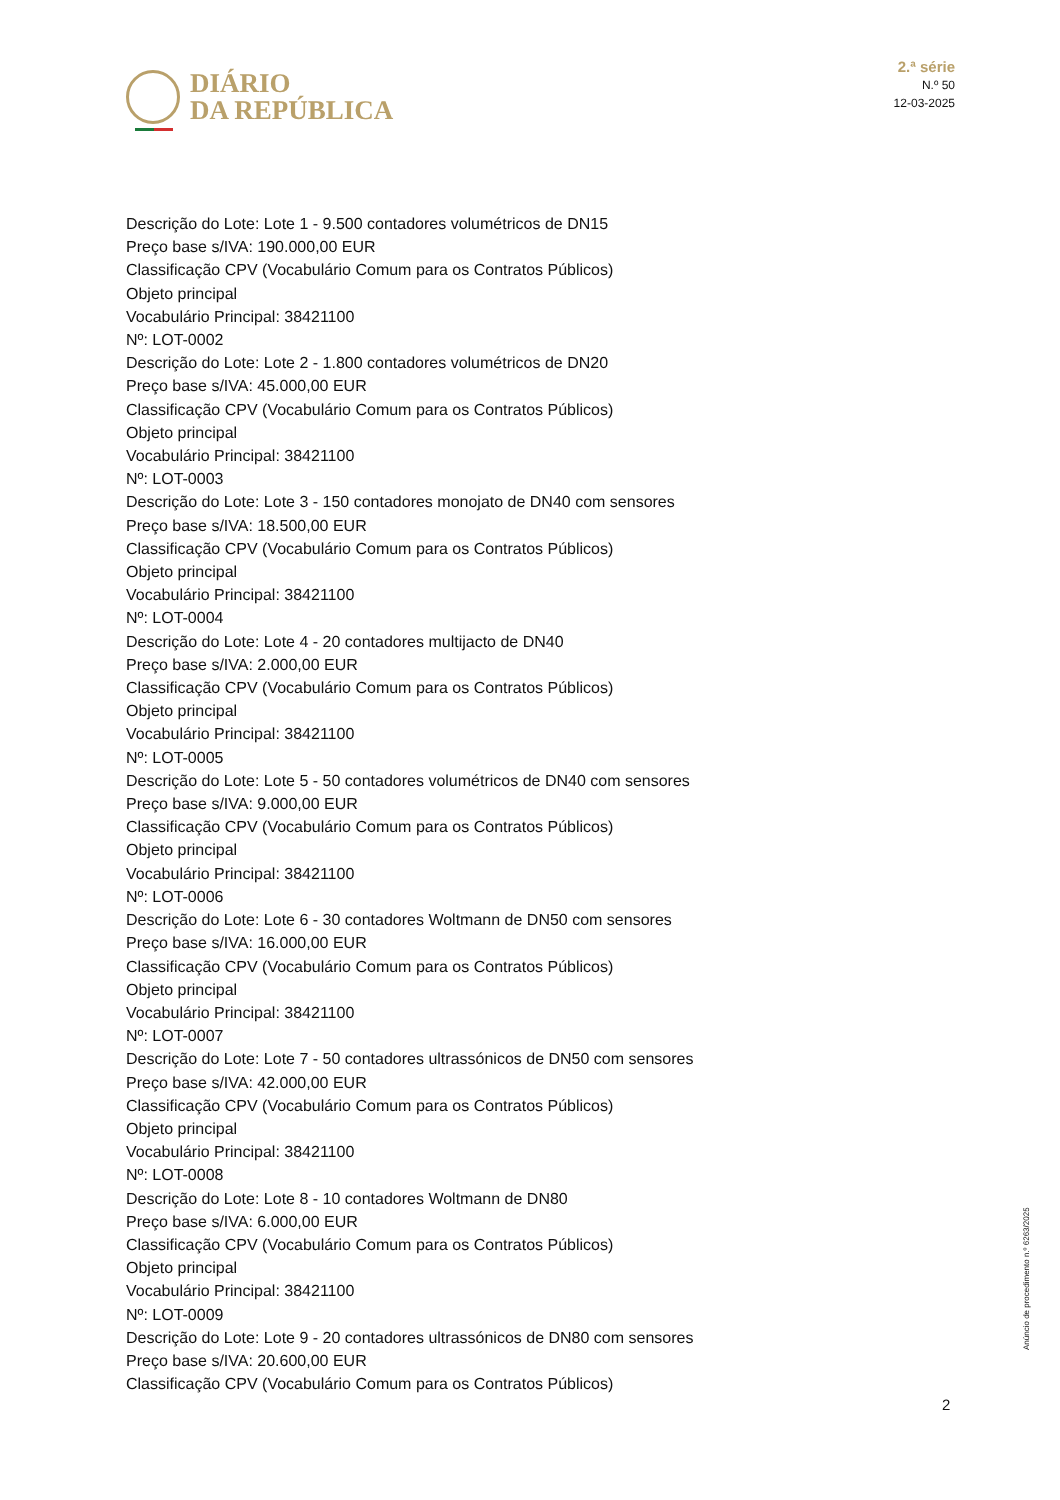DIÁRIO
DA REPÚBLICA
2.ª série
N.º 50
12-03-2025
Descrição do Lote: Lote 1 - 9.500 contadores volumétricos de DN15
Preço base s/IVA: 190.000,00 EUR
Classificação CPV (Vocabulário Comum para os Contratos Públicos)
Objeto principal
Vocabulário Principal: 38421100
Nº: LOT-0002
Descrição do Lote: Lote 2 - 1.800 contadores volumétricos de DN20
Preço base s/IVA: 45.000,00 EUR
Classificação CPV (Vocabulário Comum para os Contratos Públicos)
Objeto principal
Vocabulário Principal: 38421100
Nº: LOT-0003
Descrição do Lote: Lote 3 - 150 contadores monojato de DN40 com sensores
Preço base s/IVA: 18.500,00 EUR
Classificação CPV (Vocabulário Comum para os Contratos Públicos)
Objeto principal
Vocabulário Principal: 38421100
Nº: LOT-0004
Descrição do Lote: Lote 4 - 20 contadores multijacto de DN40
Preço base s/IVA: 2.000,00 EUR
Classificação CPV (Vocabulário Comum para os Contratos Públicos)
Objeto principal
Vocabulário Principal: 38421100
Nº: LOT-0005
Descrição do Lote: Lote 5 - 50 contadores volumétricos de DN40 com sensores
Preço base s/IVA: 9.000,00 EUR
Classificação CPV (Vocabulário Comum para os Contratos Públicos)
Objeto principal
Vocabulário Principal: 38421100
Nº: LOT-0006
Descrição do Lote: Lote 6 - 30 contadores Woltmann de DN50 com sensores
Preço base s/IVA: 16.000,00 EUR
Classificação CPV (Vocabulário Comum para os Contratos Públicos)
Objeto principal
Vocabulário Principal: 38421100
Nº: LOT-0007
Descrição do Lote: Lote 7 - 50 contadores ultrassónicos de DN50 com sensores
Preço base s/IVA: 42.000,00 EUR
Classificação CPV (Vocabulário Comum para os Contratos Públicos)
Objeto principal
Vocabulário Principal: 38421100
Nº: LOT-0008
Descrição do Lote: Lote 8 - 10 contadores Woltmann de DN80
Preço base s/IVA: 6.000,00 EUR
Classificação CPV (Vocabulário Comum para os Contratos Públicos)
Objeto principal
Vocabulário Principal: 38421100
Nº: LOT-0009
Descrição do Lote: Lote 9 - 20 contadores ultrassónicos de DN80 com sensores
Preço base s/IVA: 20.600,00 EUR
Classificação CPV (Vocabulário Comum para os Contratos Públicos)
Anúncio de procedimento n.º 6263/2025
2